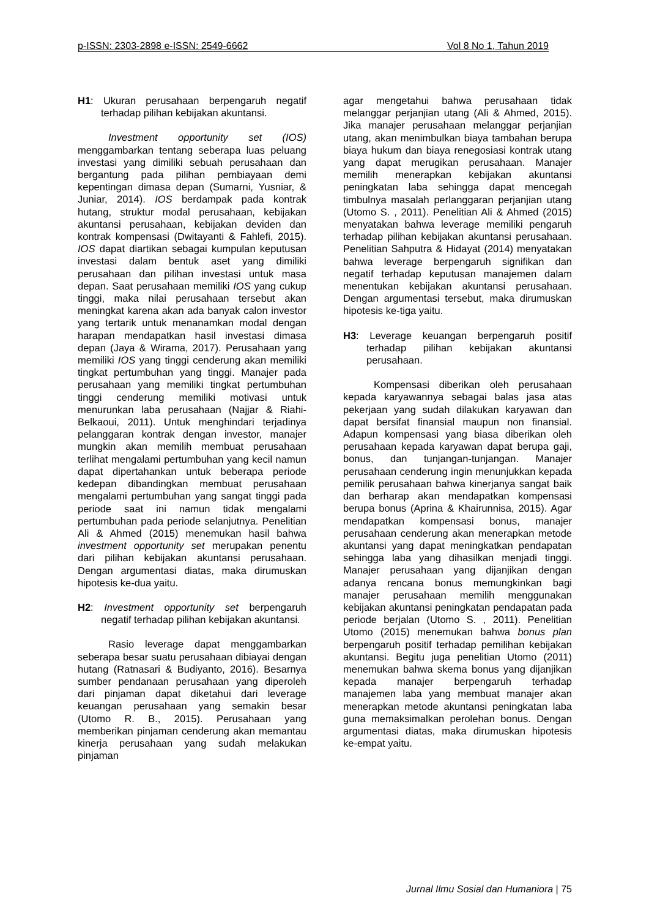p-ISSN: 2303-2898 e-ISSN: 2549-6662 Vol 8 No 1, Tahun 2019
H1: Ukuran perusahaan berpengaruh negatif terhadap pilihan kebijakan akuntansi.
Investment opportunity set (IOS) menggambarkan tentang seberapa luas peluang investasi yang dimiliki sebuah perusahaan dan bergantung pada pilihan pembiayaan demi kepentingan dimasa depan (Sumarni, Yusniar, & Juniar, 2014). IOS berdampak pada kontrak hutang, struktur modal perusahaan, kebijakan akuntansi perusahaan, kebijakan deviden dan kontrak kompensasi (Dwitayanti & Fahlefi, 2015). IOS dapat diartikan sebagai kumpulan keputusan investasi dalam bentuk aset yang dimiliki perusahaan dan pilihan investasi untuk masa depan. Saat perusahaan memiliki IOS yang cukup tinggi, maka nilai perusahaan tersebut akan meningkat karena akan ada banyak calon investor yang tertarik untuk menanamkan modal dengan harapan mendapatkan hasil investasi dimasa depan (Jaya & Wirama, 2017). Perusahaan yang memiliki IOS yang tinggi cenderung akan memiliki tingkat pertumbuhan yang tinggi. Manajer pada perusahaan yang memiliki tingkat pertumbuhan tinggi cenderung memiliki motivasi untuk menurunkan laba perusahaan (Najjar & Riahi-Belkaoui, 2011). Untuk menghindari terjadinya pelanggaran kontrak dengan investor, manajer mungkin akan memilih membuat perusahaan terlihat mengalami pertumbuhan yang kecil namun dapat dipertahankan untuk beberapa periode kedepan dibandingkan membuat perusahaan mengalami pertumbuhan yang sangat tinggi pada periode saat ini namun tidak mengalami pertumbuhan pada periode selanjutnya. Penelitian Ali & Ahmed (2015) menemukan hasil bahwa investment opportunity set merupakan penentu dari pilihan kebijakan akuntansi perusahaan. Dengan argumentasi diatas, maka dirumuskan hipotesis ke-dua yaitu.
H2: Investment opportunity set berpengaruh negatif terhadap pilihan kebijakan akuntansi.
Rasio leverage dapat menggambarkan seberapa besar suatu perusahaan dibiayai dengan hutang (Ratnasari & Budiyanto, 2016). Besarnya sumber pendanaan perusahaan yang diperoleh dari pinjaman dapat diketahui dari leverage keuangan perusahaan yang semakin besar (Utomo R. B., 2015). Perusahaan yang memberikan pinjaman cenderung akan memantau kinerja perusahaan yang sudah melakukan pinjaman
agar mengetahui bahwa perusahaan tidak melanggar perjanjian utang (Ali & Ahmed, 2015). Jika manajer perusahaan melanggar perjanjian utang, akan menimbulkan biaya tambahan berupa biaya hukum dan biaya renegosiasi kontrak utang yang dapat merugikan perusahaan. Manajer memilih menerapkan kebijakan akuntansi peningkatan laba sehingga dapat mencegah timbulnya masalah perlanggaran perjanjian utang (Utomo S. , 2011). Penelitian Ali & Ahmed (2015) menyatakan bahwa leverage memiliki pengaruh terhadap pilihan kebijakan akuntansi perusahaan. Penelitian Sahputra & Hidayat (2014) menyatakan bahwa leverage berpengaruh signifikan dan negatif terhadap keputusan manajemen dalam menentukan kebijakan akuntansi perusahaan. Dengan argumentasi tersebut, maka dirumuskan hipotesis ke-tiga yaitu.
H3: Leverage keuangan berpengaruh positif terhadap pilihan kebijakan akuntansi perusahaan.
Kompensasi diberikan oleh perusahaan kepada karyawannya sebagai balas jasa atas pekerjaan yang sudah dilakukan karyawan dan dapat bersifat finansial maupun non finansial. Adapun kompensasi yang biasa diberikan oleh perusahaan kepada karyawan dapat berupa gaji, bonus, dan tunjangan-tunjangan. Manajer perusahaan cenderung ingin menunjukkan kepada pemilik perusahaan bahwa kinerjanya sangat baik dan berharap akan mendapatkan kompensasi berupa bonus (Aprina & Khairunnisa, 2015). Agar mendapatkan kompensasi bonus, manajer perusahaan cenderung akan menerapkan metode akuntansi yang dapat meningkatkan pendapatan sehingga laba yang dihasilkan menjadi tinggi. Manajer perusahaan yang dijanjikan dengan adanya rencana bonus memungkinkan bagi manajer perusahaan memilih menggunakan kebijakan akuntansi peningkatan pendapatan pada periode berjalan (Utomo S. , 2011). Penelitian Utomo (2015) menemukan bahwa bonus plan berpengaruh positif terhadap pemilihan kebijakan akuntansi. Begitu juga penelitian Utomo (2011) menemukan bahwa skema bonus yang dijanjikan kepada manajer berpengaruh terhadap manajemen laba yang membuat manajer akan menerapkan metode akuntansi peningkatan laba guna memaksimalkan perolehan bonus. Dengan argumentasi diatas, maka dirumuskan hipotesis ke-empat yaitu.
Jurnal Ilmu Sosial dan Humaniora | 75